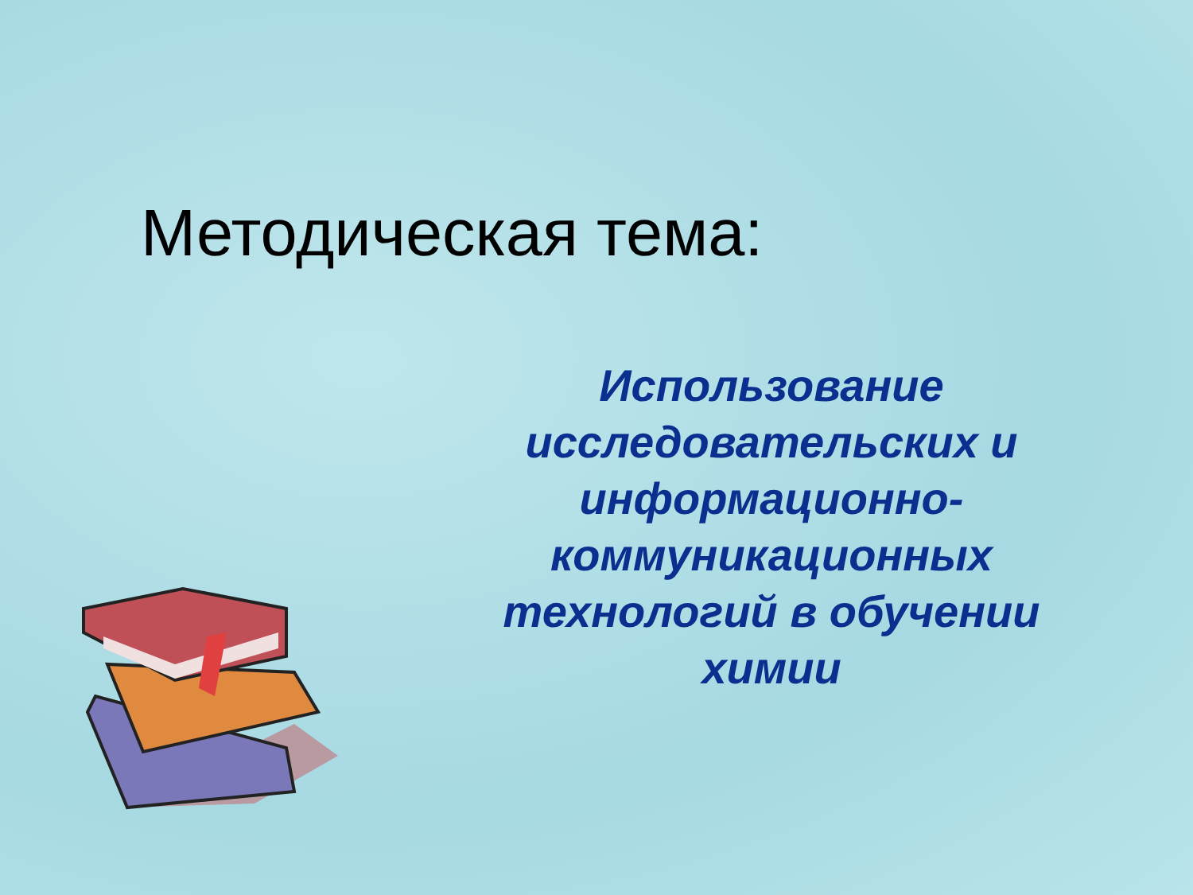Методическая тема:
Использование исследовательских и информационно-коммуникационных технологий в обучении химии